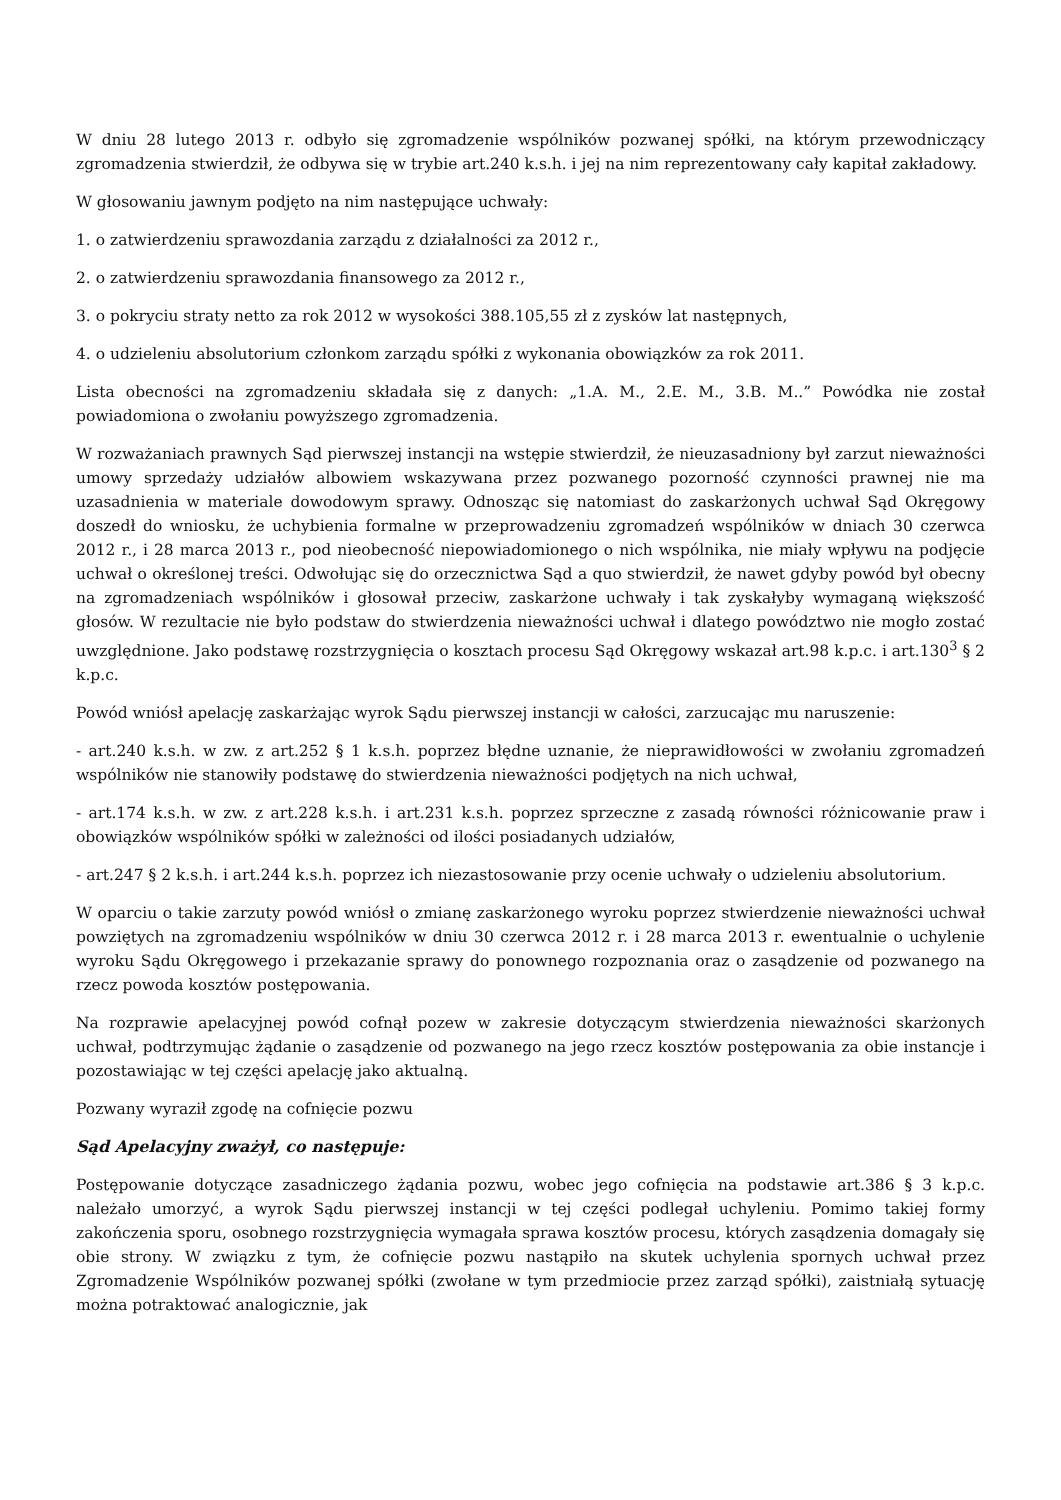W dniu 28 lutego 2013 r. odbyło się zgromadzenie wspólników pozwanej spółki, na którym przewodniczący zgromadzenia stwierdził, że odbywa się w trybie art.240 k.s.h. i jej na nim reprezentowany cały kapitał zakładowy.
W głosowaniu jawnym podjęto na nim następujące uchwały:
1. o zatwierdzeniu sprawozdania zarządu z działalności za 2012 r.,
2. o zatwierdzeniu sprawozdania finansowego za 2012 r.,
3. o pokryciu straty netto za rok 2012 w wysokości 388.105,55 zł z zysków lat następnych,
4. o udzieleniu absolutorium członkom zarządu spółki z wykonania obowiązków za rok 2011.
Lista obecności na zgromadzeniu składała się z danych: „1.A. M., 2.E. M., 3.B. M..” Powódka nie został powiadomiona o zwołaniu powyższego zgromadzenia.
W rozważaniach prawnych Sąd pierwszej instancji na wstępie stwierdził, że nieuzasadniony był zarzut nieważności umowy sprzedaży udziałów albowiem wskazywana przez pozwanego pozorność czynności prawnej nie ma uzasadnienia w materiale dowodowym sprawy. Odnosząc się natomiast do zaskarżonych uchwał Sąd Okręgowy doszedł do wniosku, że uchybienia formalne w przeprowadzeniu zgromadzeń wspólników w dniach 30 czerwca 2012 r., i 28 marca 2013 r., pod nieobecność niepowiadomionego o nich wspólnika, nie miały wpływu na podjęcie uchwał o określonej treści. Odwołując się do orzecznictwa Sąd a quo stwierdził, że nawet gdyby powód był obecny na zgromadzeniach wspólników i głosował przeciw, zaskarżone uchwały i tak zyskałyby wymaganą większość głosów. W rezultacie nie było podstaw do stwierdzenia nieważności uchwał i dlatego powództwo nie mogło zostać uwzględnione. Jako podstawę rozstrzygnięcia o kosztach procesu Sąd Okręgowy wskazał art.98 k.p.c. i art.130<sup>3</sup> § 2 k.p.c.
Powód wniósł apelację zaskarżając wyrok Sądu pierwszej instancji w całości, zarzucając mu naruszenie:
- art.240 k.s.h. w zw. z art.252 § 1 k.s.h. poprzez błędne uznanie, że nieprawidłowości w zwołaniu zgromadzeń wspólników nie stanowiły podstawę do stwierdzenia nieważności podjętych na nich uchwał,
- art.174 k.s.h. w zw. z art.228 k.s.h. i art.231 k.s.h. poprzez sprzeczne z zasadą równości różnicowanie praw i obowiązków wspólników spółki w zależności od ilości posiadanych udziałów,
- art.247 § 2 k.s.h. i art.244 k.s.h. poprzez ich niezastosowanie przy ocenie uchwały o udzieleniu absolutorium.
W oparciu o takie zarzuty powód wniósł o zmianę zaskarżonego wyroku poprzez stwierdzenie nieważności uchwał powziętych na zgromadzeniu wspólników w dniu 30 czerwca 2012 r. i 28 marca 2013 r. ewentualnie o uchylenie wyroku Sądu Okręgowego i przekazanie sprawy do ponownego rozpoznania oraz o zasądzenie od pozwanego na rzecz powoda kosztów postępowania.
Na rozprawie apelacyjnej powód cofnął pozew w zakresie dotyczącym stwierdzenia nieważności skarżonych uchwał, podtrzymując żądanie o zasądzenie od pozwanego na jego rzecz kosztów postępowania za obie instancje i pozostawiając w tej części apelację jako aktualną.
Pozwany wyraził zgodę na cofnięcie pozwu
Sąd Apelacyjny zważył, co następuje:
Postępowanie dotyczące zasadniczego żądania pozwu, wobec jego cofnięcia na podstawie art.386 § 3 k.p.c. należało umorzyć, a wyrok Sądu pierwszej instancji w tej części podlegał uchyleniu. Pomimo takiej formy zakończenia sporu, osobnego rozstrzygnięcia wymagała sprawa kosztów procesu, których zasądzenia domagały się obie strony. W związku z tym, że cofnięcie pozwu nastąpiło na skutek uchylenia spornych uchwał przez Zgromadzenie Wspólników pozwanej spółki (zwołane w tym przedmiocie przez zarząd spółki), zaistniałą sytuację można potraktować analogicznie, jak